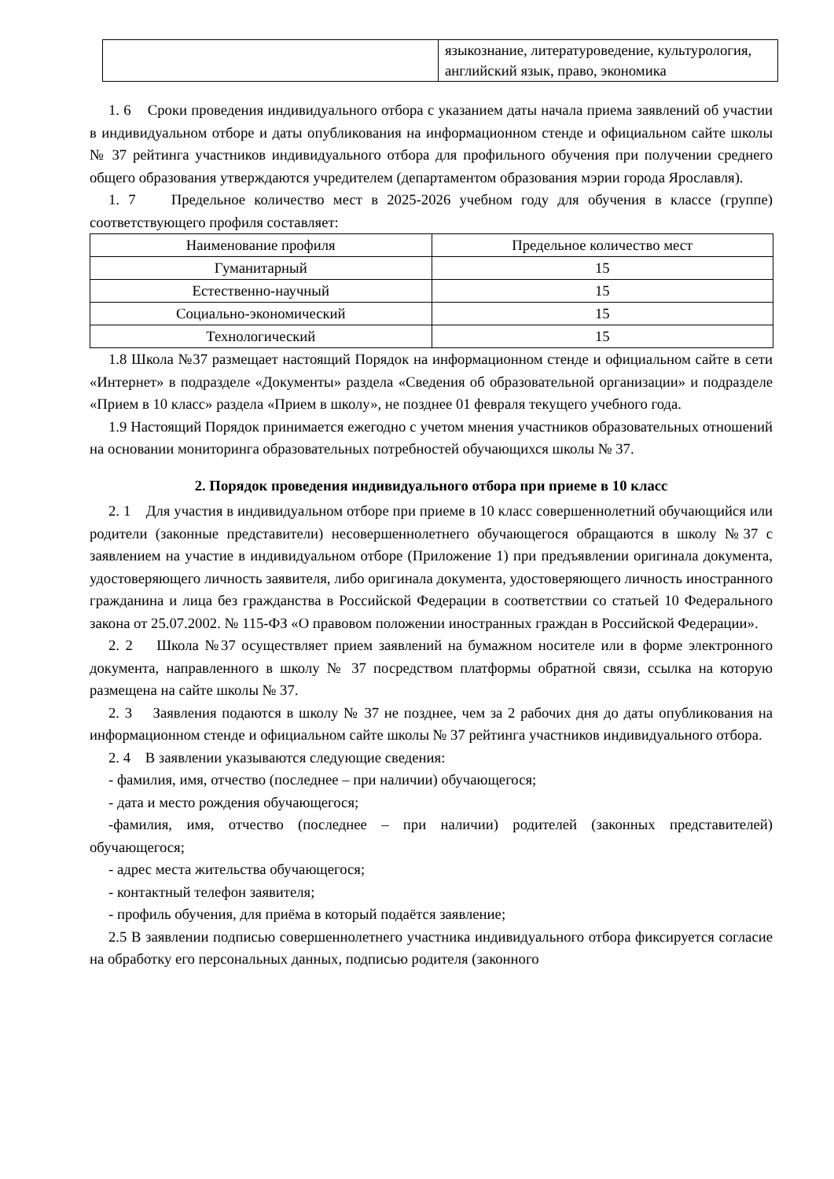| | языкознание, литературоведение, культурология, английский язык, право, экономика |
1. 6 Сроки проведения индивидуального отбора с указанием даты начала приема заявлений об участии в индивидуальном отборе и даты опубликования на информационном стенде и официальном сайте школы № 37 рейтинга участников индивидуального отбора для профильного обучения при получении среднего общего образования утверждаются учредителем (департаментом образования мэрии города Ярославля).
1. 7 Предельное количество мест в 2025-2026 учебном году для обучения в классе (группе) соответствующего профиля составляет:
| Наименование профиля | Предельное количество мест |
| Гуманитарный | 15 |
| Естественно-научный | 15 |
| Социально-экономический | 15 |
| Технологический | 15 |
1.8 Школа №37 размещает настоящий Порядок на информационном стенде и официальном сайте в сети «Интернет» в подразделе «Документы» раздела «Сведения об образовательной организации» и подразделе «Прием в 10 класс» раздела «Прием в школу», не позднее 01 февраля текущего учебного года.
1.9 Настоящий Порядок принимается ежегодно с учетом мнения участников образовательных отношений на основании мониторинга образовательных потребностей обучающихся школы № 37.
2. Порядок проведения индивидуального отбора при приеме в 10 класс
2. 1 Для участия в индивидуальном отборе при приеме в 10 класс совершеннолетний обучающийся или родители (законные представители) несовершеннолетнего обучающегося обращаются в школу №37 с заявлением на участие в индивидуальном отборе (Приложение 1) при предъявлении оригинала документа, удостоверяющего личность заявителя, либо оригинала документа, удостоверяющего личность иностранного гражданина и лица без гражданства в Российской Федерации в соответствии со статьей 10 Федерального закона от 25.07.2002. № 115-ФЗ «О правовом положении иностранных граждан в Российской Федерации».
2. 2 Школа №37 осуществляет прием заявлений на бумажном носителе или в форме электронного документа, направленного в школу № 37 посредством платформы обратной связи, ссылка на которую размещена на сайте школы № 37.
2. 3 Заявления подаются в школу № 37 не позднее, чем за 2 рабочих дня до даты опубликования на информационном стенде и официальном сайте школы № 37 рейтинга участников индивидуального отбора.
2. 4 В заявлении указываются следующие сведения:
- фамилия, имя, отчество (последнее – при наличии) обучающегося;
- дата и место рождения обучающегося;
-фамилия, имя, отчество (последнее – при наличии) родителей (законных представителей) обучающегося;
- адрес места жительства обучающегося;
- контактный телефон заявителя;
- профиль обучения, для приёма в который подаётся заявление;
2.5 В заявлении подписью совершеннолетнего участника индивидуального отбора фиксируется согласие на обработку его персональных данных, подписью родителя (законного